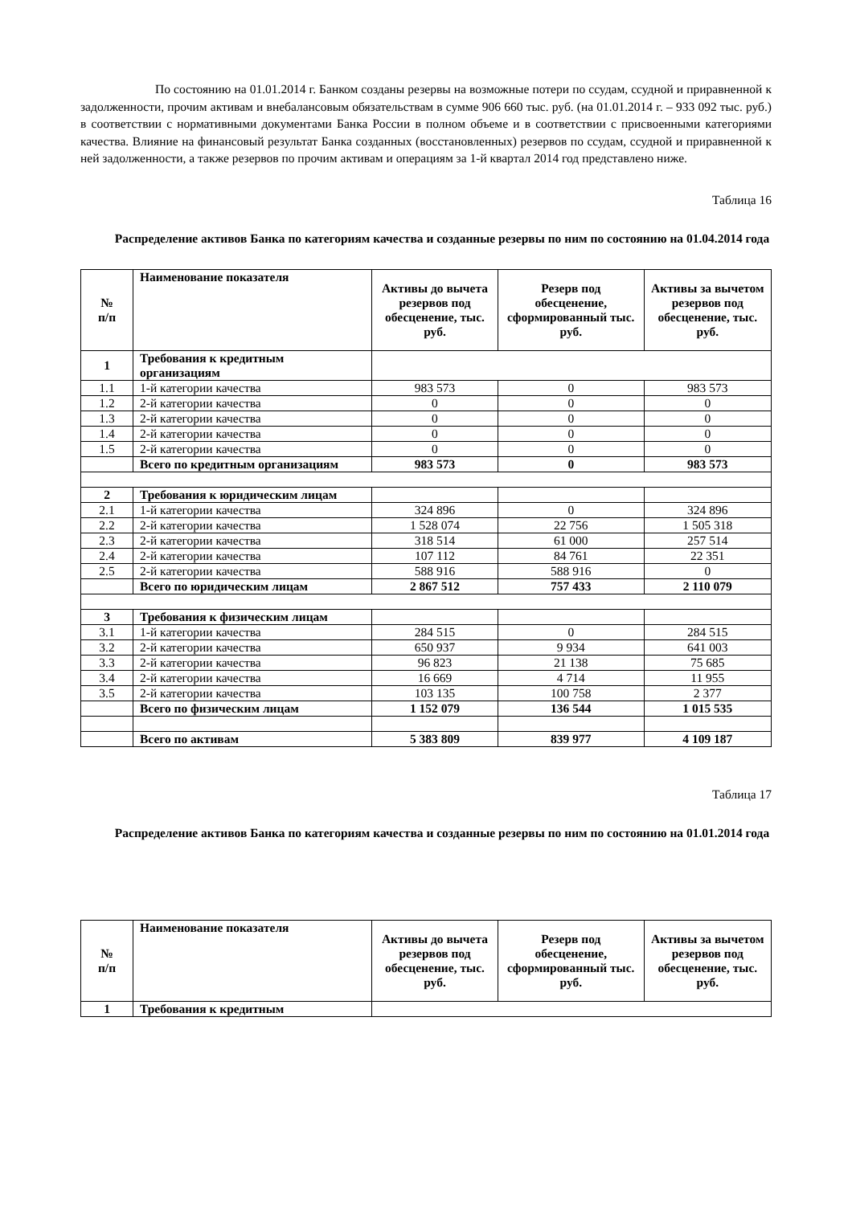По состоянию на 01.01.2014 г. Банком созданы резервы на возможные потери по ссудам, ссудной и приравненной к задолженности, прочим активам и внебалансовым обязательствам в сумме 906 660 тыс. руб. (на 01.01.2014 г. – 933 092 тыс. руб.) в соответствии с нормативными документами Банка России в полном объеме и в соответствии с присвоенными категориями качества. Влияние на финансовый результат Банка созданных (восстановленных) резервов по ссудам, ссудной и приравненной к ней задолженности, а также резервов по прочим активам и операциям за 1-й квартал 2014 год представлено ниже.
Таблица 16
Распределение активов Банка по категориям качества и созданные резервы по ним по состоянию на 01.04.2014 года
| № п/п | Наименование показателя | Активы до вычета резервов под обесценение, тыс. руб. | Резерв под обесценение, сформированный тыс. руб. | Активы за вычетом резервов под обесценение, тыс. руб. |
| --- | --- | --- | --- | --- |
| 1 | Требования к кредитным организациям | | | |
| 1.1 | 1-й категории качества | 983 573 | 0 | 983 573 |
| 1.2 | 2-й категории качества | 0 | 0 | 0 |
| 1.3 | 2-й категории качества | 0 | 0 | 0 |
| 1.4 | 2-й категории качества | 0 | 0 | 0 |
| 1.5 | 2-й категории качества | 0 | 0 | 0 |
| | Всего по кредитным организациям | 983 573 | 0 | 983 573 |
| 2 | Требования к юридическим лицам | | | |
| 2.1 | 1-й категории качества | 324 896 | 0 | 324 896 |
| 2.2 | 2-й категории качества | 1 528 074 | 22 756 | 1 505 318 |
| 2.3 | 2-й категории качества | 318 514 | 61 000 | 257 514 |
| 2.4 | 2-й категории качества | 107 112 | 84 761 | 22 351 |
| 2.5 | 2-й категории качества | 588 916 | 588 916 | 0 |
| | Всего по юридическим лицам | 2 867 512 | 757 433 | 2 110 079 |
| 3 | Требования к физическим лицам | | | |
| 3.1 | 1-й категории качества | 284 515 | 0 | 284 515 |
| 3.2 | 2-й категории качества | 650 937 | 9 934 | 641 003 |
| 3.3 | 2-й категории качества | 96 823 | 21 138 | 75 685 |
| 3.4 | 2-й категории качества | 16 669 | 4 714 | 11 955 |
| 3.5 | 2-й категории качества | 103 135 | 100 758 | 2 377 |
| | Всего по физическим лицам | 1 152 079 | 136 544 | 1 015 535 |
| | Всего по активам | 5 383 809 | 839 977 | 4 109 187 |
Таблица 17
Распределение активов Банка по категориям качества и созданные резервы по ним по состоянию на 01.01.2014 года
| № п/п | Наименование показателя | Активы до вычета резервов под обесценение, тыс. руб. | Резерв под обесценение, сформированный тыс. руб. | Активы за вычетом резервов под обесценение, тыс. руб. |
| --- | --- | --- | --- | --- |
| 1 | Требования к кредитным | | | |